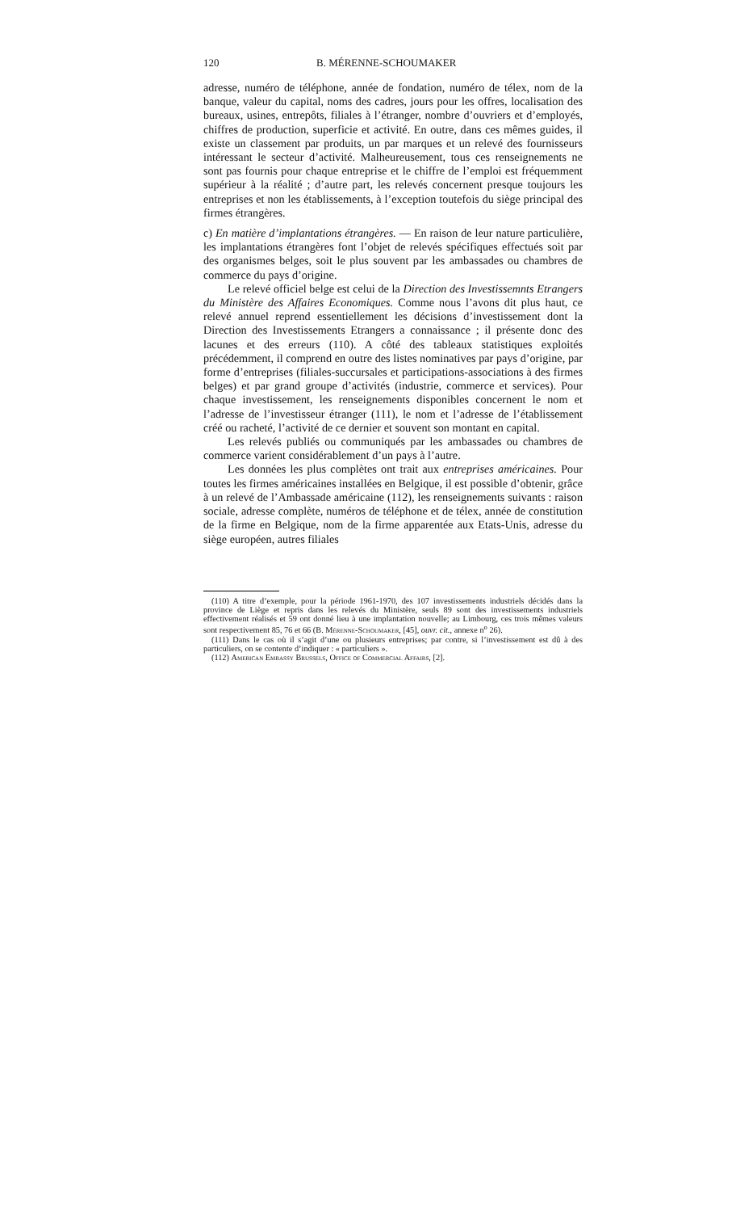120 B. MÉRENNE-SCHOUMAKER
adresse, numéro de téléphone, année de fondation, numéro de télex, nom de la banque, valeur du capital, noms des cadres, jours pour les offres, localisation des bureaux, usines, entrepôts, filiales à l’étranger, nombre d’ouvriers et d’employés, chiffres de production, superficie et activité. En outre, dans ces mêmes guides, il existe un classement par produits, un par marques et un relevé des fournisseurs intéressant le secteur d’activité. Malheureusement, tous ces renseignements ne sont pas fournis pour chaque entreprise et le chiffre de l’emploi est fréquemment supérieur à la réalité ; d’autre part, les relevés concernent presque toujours les entreprises et non les établissements, à l’exception toutefois du siège principal des firmes étrangères.
c) En matière d’implantations étrangères. — En raison de leur nature particulière, les implantations étrangères font l’objet de relevés spécifiques effectués soit par des organismes belges, soit le plus souvent par les ambassades ou chambres de commerce du pays d’origine.
Le relevé officiel belge est celui de la Direction des Investissemnts Etrangers du Ministère des Affaires Economiques. Comme nous l’avons dit plus haut, ce relevé annuel reprend essentiellement les décisions d’investissement dont la Direction des Investissements Etrangers a connaissance ; il présente donc des lacunes et des erreurs (110). A côté des tableaux statistiques exploités précédemment, il comprend en outre des listes nominatives par pays d’origine, par forme d’entreprises (filiales-succursales et participations-associations à des firmes belges) et par grand groupe d’activités (industrie, commerce et services). Pour chaque investissement, les renseignements disponibles concernent le nom et l’adresse de l’investisseur étranger (111), le nom et l’adresse de l’établissement créé ou racheté, l’activité de ce dernier et souvent son montant en capital.
Les relevés publiés ou communiqués par les ambassades ou chambres de commerce varient considérablement d’un pays à l’autre.
Les données les plus complètes ont trait aux entreprises américaines. Pour toutes les firmes américaines installées en Belgique, il est possible d’obtenir, grâce à un relevé de l’Ambassade américaine (112), les renseignements suivants : raison sociale, adresse complète, numéros de téléphone et de télex, année de constitution de la firme en Belgique, nom de la firme apparentée aux Etats-Unis, adresse du siège européen, autres filiales
(110) A titre d’exemple, pour la période 1961-1970, des 107 investissements industriels décidés dans la province de Liège et repris dans les relevés du Ministère, seuls 89 sont des investissements industriels effectivement réalisés et 59 ont donné lieu à une implantation nouvelle; au Limbourg, ces trois mêmes valeurs sont respectivement 85, 76 et 66 (B. Mérenne-Schoumaker, [45], ouvr. cit., annexe n<sup>o</sup> 26).
(111) Dans le cas où il s’agit d’une ou plusieurs entreprises; par contre, si l’investissement est dû à des particuliers, on se contente d’indiquer : « particuliers ».
(112) American Embassy Brussels, Office of Commercial Affairs, [2].